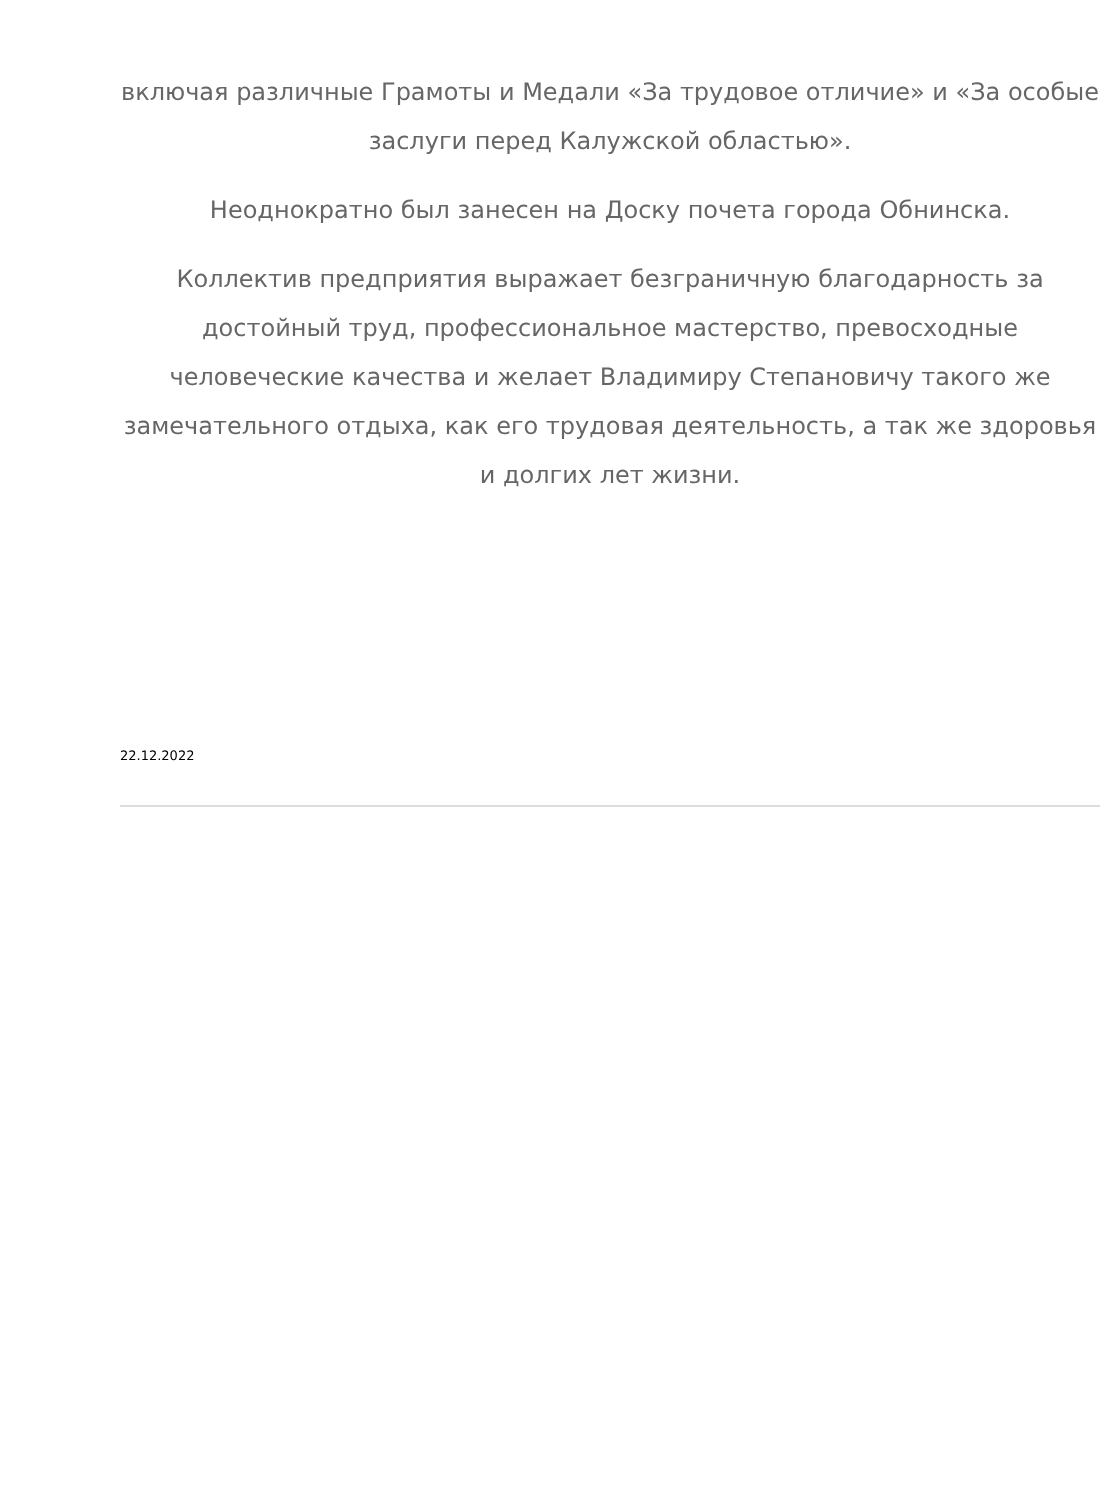включая различные Грамоты и Медали «За трудовое отличие» и «За особые заслуги перед Калужской областью».
Неоднократно был занесен на Доску почета города Обнинска.
Коллектив предприятия выражает безграничную благодарность за достойный труд, профессиональное мастерство, превосходные человеческие качества и желает Владимиру Степановичу такого же замечательного отдыха, как его трудовая деятельность, а так же здоровья и долгих лет жизни.
22.12.2022